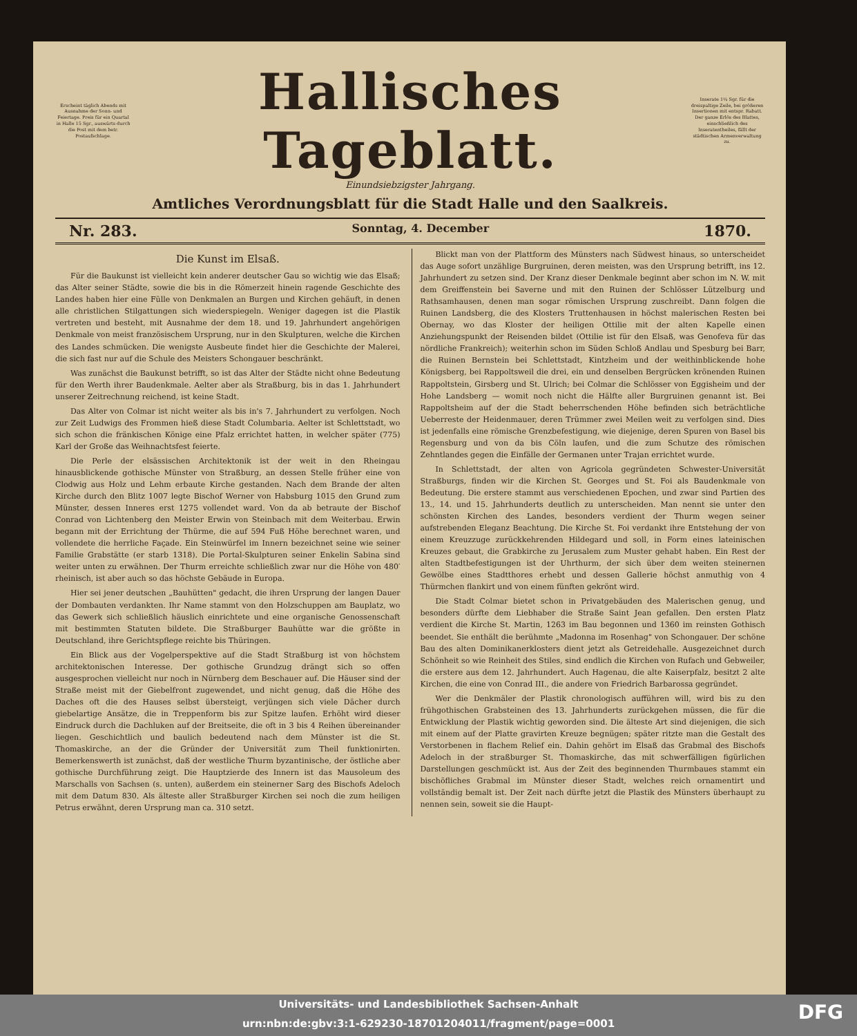Erscheint täglich Abends mit Ausnahme der Sonn- und Feiertage. Preis für ein Quartal in Halle 15 Sgr., auswärts durch die Post mit dem betr. Postaufschlage.
Hallisches Tageblatt.
Inserate 1¼ Sgr. für die dreispaltige Zeile, bei größeren Insertionen mit entspr. Rabatt. Der ganze Erlös des Blattes, einschließlich des Inseratentheiles, fällt der städtischen Armenverwaltung zu.
Einundsiebzigster Jahrgang.
Amtliches Verordnungsblatt für die Stadt Halle und den Saalkreis.
Nr. 283. Sonntag, 4. December 1870.
Die Kunst im Elsaß.
Für die Baukunst ist vielleicht kein anderer deutscher Gau so wichtig wie das Elsaß; das Alter seiner Städte, sowie die bis in die Römerzeit hinein ragende Geschichte des Landes haben hier eine Fülle von Denkmalen an Burgen und Kirchen gehäuft, in denen alle christlichen Stilgattungen sich wiederspiegeln. Weniger dagegen ist die Plastik vertreten und besteht, mit Ausnahme der dem 18. und 19. Jahrhundert angehörigen Denkmale von meist französischem Ursprung, nur in den Skulpturen, welche die Kirchen des Landes schmücken. Die wenigste Ausbeute findet hier die Geschichte der Malerei, die sich fast nur auf die Schule des Meisters Schongauer beschränkt.
Was zunächst die Baukunst betrifft, so ist das Alter der Städte nicht ohne Bedeutung für den Werth ihrer Baudenkmale. Aelter aber als Straßburg, bis in das 1. Jahrhundert unserer Zeitrechnung reichend, ist keine Stadt.
Das Alter von Colmar ist nicht weiter als bis in's 7. Jahrhundert zu verfolgen. Noch zur Zeit Ludwigs des Frommen hieß diese Stadt Columbaria. Aelter ist Schlettstadt, wo sich schon die fränkischen Könige eine Pfalz errichtet hatten, in welcher später (775) Karl der Große das Weihnachtsfest feierte.
Die Perle der elsässischen Architektonik ist der weit in den Rheingau hinausblickende gothische Münster von Straßburg, an dessen Stelle früher eine von Clodwig aus Holz und Lehm erbaute Kirche gestanden. Nach dem Brande der alten Kirche durch den Blitz 1007 legte Bischof Werner von Habsburg 1015 den Grund zum Münster, dessen Inneres erst 1275 vollendet ward. Von da ab betraute der Bischof Conrad von Lichtenberg den Meister Erwin von Steinbach mit dem Weiterbau. Erwin begann mit der Errichtung der Thürme, die auf 594 Fuß Höhe berechnet waren, und vollendete die herrliche Façade. Ein Steinwürfel im Innern bezeichnet seine wie seiner Familie Grabstätte (er starb 1318). Die Portal-Skulpturen seiner Enkelin Sabina sind weiter unten zu erwähnen. Der Thurm erreichte schließlich zwar nur die Höhe von 480′ rheinisch, ist aber auch so das höchste Gebäude in Europa.
Hier sei jener deutschen „Bauhütten" gedacht, die ihren Ursprung der langen Dauer der Dombauten verdankten. Ihr Name stammt von den Holzschuppen am Bauplatz, wo das Gewerk sich schließlich häuslich einrichtete und eine organische Genossenschaft mit bestimmten Statuten bildete. Die Straßburger Bauhütte war die größte in Deutschland, ihre Gerichtspflege reichte bis Thüringen.
Ein Blick aus der Vogelperspektive auf die Stadt Straßburg ist von höchstem architektonischen Interesse. Der gothische Grundzug drängt sich so offen ausgesprochen vielleicht nur noch in Nürnberg dem Beschauer auf. Die Häuser sind der Straße meist mit der Giebelfront zugewendet, und nicht genug, daß die Höhe des Daches oft die des Hauses selbst übersteigt, verjüngen sich viele Dächer durch giebelartige Ansätze, die in Treppenform bis zur Spitze laufen. Erhöht wird dieser Eindruck durch die Dachluken auf der Breitseite, die oft in 3 bis 4 Reihen übereinander liegen. Geschichtlich und baulich bedeutend nach dem Münster ist die St. Thomaskirche, an der die Gründer der Universität zum Theil funktionirten. Bemerkenswerth ist zunächst, daß der westliche Thurm byzantinische, der östliche aber gothische Durchführung zeigt. Die Hauptzierde des Innern ist das Mausoleum des Marschalls von Sachsen (s. unten), außerdem ein steinerner Sarg des Bischofs Adeloch mit dem Datum 830. Als älteste aller Straßburger Kirchen sei noch die zum heiligen Petrus erwähnt, deren Ursprung man ca. 310 setzt.
Blickt man von der Plattform des Münsters nach Südwest hinaus, so unterscheidet das Auge sofort unzählige Burgruinen, deren meisten, was den Ursprung betrifft, ins 12. Jahrhundert zu setzen sind. Der Kranz dieser Denkmale beginnt aber schon im N. W. mit dem Greiffenstein bei Saverne und mit den Ruinen der Schlösser Lützelburg und Rathsamhausen, denen man sogar römischen Ursprung zuschreibt. Dann folgen die Ruinen Landsberg, die des Klosters Truttenhausen in höchst malerischen Resten bei Obernay, wo das Kloster der heiligen Ottilie mit der alten Kapelle einen Anziehungspunkt der Reisenden bildet (Ottilie ist für den Elsaß, was Genofeva für das nördliche Frankreich); weiterhin schon im Süden Schloß Andlau und Spesburg bei Barr, die Ruinen Bernstein bei Schlettstadt, Kintzheim und der weithinblickende hohe Königsberg, bei Rappoltsweil die drei, ein und denselben Bergrücken krönenden Ruinen Rappoltstein, Girsberg und St. Ulrich; bei Colmar die Schlösser von Eggisheim und der Hohe Landsberg — womit noch nicht die Hälfte aller Burgruinen genannt ist. Bei Rappoltsheim auf der die Stadt beherrschenden Höhe befinden sich beträchtliche Ueberreste der Heidenmauer, deren Trümmer zwei Meilen weit zu verfolgen sind. Dies ist jedenfalls eine römische Grenzbefestigung, wie diejenige, deren Spuren von Basel bis Regensburg und von da bis Cöln laufen, und die zum Schutze des römischen Zehntlandes gegen die Einfälle der Germanen unter Trajan errichtet wurde.
In Schlettstadt, der alten von Agricola gegründeten Schwester-Universität Straßburgs, finden wir die Kirchen St. Georges und St. Foi als Baudenkmale von Bedeutung. Die erstere stammt aus verschiedenen Epochen, und zwar sind Partien des 13., 14. und 15. Jahrhunderts deutlich zu unterscheiden. Man nennt sie unter den schönsten Kirchen des Landes, besonders verdient der Thurm wegen seiner aufstrebenden Eleganz Beachtung. Die Kirche St. Foi verdankt ihre Entstehung der von einem Kreuzzuge zurückkehrenden Hildegard und soll, in Form eines lateinischen Kreuzes gebaut, die Grabkirche zu Jerusalem zum Muster gehabt haben. Ein Rest der alten Stadtbefestigungen ist der Uhrthurm, der sich über dem weiten steinernen Gewölbe eines Stadtthores erhebt und dessen Gallerie höchst anmuthig von 4 Thürmchen flankirt und von einem fünften gekrönt wird.
Die Stadt Colmar bietet schon in Privatgebäuden des Malerischen genug, und besonders dürfte dem Liebhaber die Straße Saint Jean gefallen. Den ersten Platz verdient die Kirche St. Martin, 1263 im Bau begonnen und 1360 im reinsten Gothisch beendet. Sie enthält die berühmte „Madonna im Rosenhag" von Schongauer. Der schöne Bau des alten Dominikanerklosters dient jetzt als Getreidehalle. Ausgezeichnet durch Schönheit so wie Reinheit des Stiles, sind endlich die Kirchen von Rufach und Gebweiler, die erstere aus dem 12. Jahrhundert. Auch Hagenau, die alte Kaiserpfalz, besitzt 2 alte Kirchen, die eine von Conrad III., die andere von Friedrich Barbarossa gegründet.
Wer die Denkmäler der Plastik chronologisch aufführen will, wird bis zu den frühgothischen Grabsteinen des 13. Jahrhunderts zurückgehen müssen, die für die Entwicklung der Plastik wichtig geworden sind. Die älteste Art sind diejenigen, die sich mit einem auf der Platte gravirten Kreuze begnügen; später ritzte man die Gestalt des Verstorbenen in flachem Relief ein. Dahin gehört im Elsaß das Grabmal des Bischofs Adeloch in der straßburger St. Thomaskirche, das mit schwerfälligen figürlichen Darstellungen geschmückt ist. Aus der Zeit des beginnenden Thurmbaues stammt ein bischöfliches Grabmal im Münster dieser Stadt, welches reich ornamentirt und vollständig bemalt ist. Der Zeit nach dürfte jetzt die Plastik des Münsters überhaupt zu nennen sein, soweit sie die Haupt-
Universitäts- und Landesbibliothek Sachsen-Anhalt
urn:nbn:de:gbv:3:1-629230-18701204011/fragment/page=0001
DFG